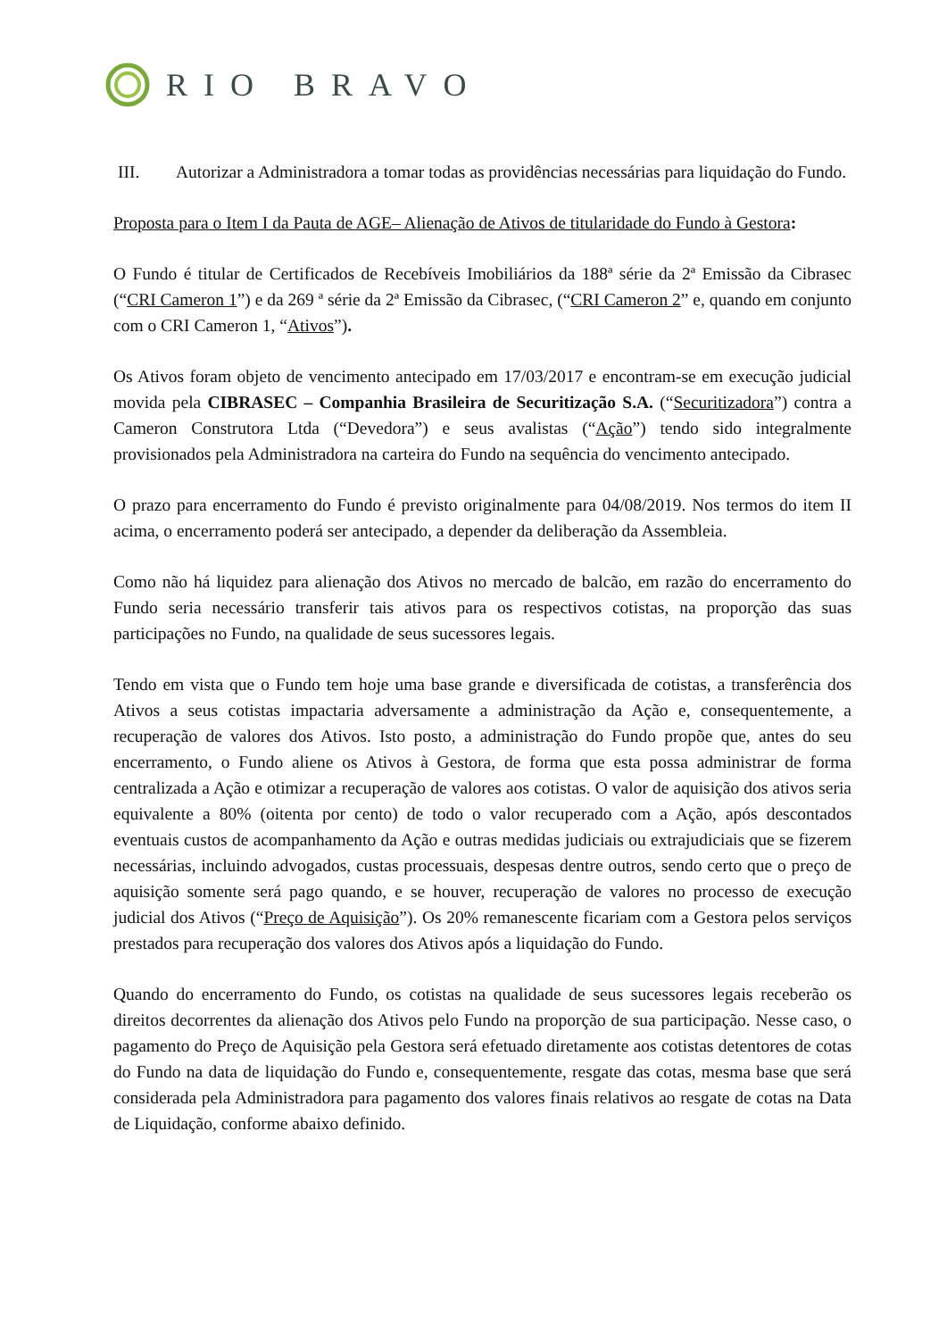RIO BRAVO
III. Autorizar a Administradora a tomar todas as providências necessárias para liquidação do Fundo.
Proposta para o Item I da Pauta de AGE– Alienação de Ativos de titularidade do Fundo à Gestora:
O Fundo é titular de Certificados de Recebíveis Imobiliários da 188ª série da 2ª Emissão da Cibrasec (“CRI Cameron 1”) e da 269 ª série da 2ª Emissão da Cibrasec, (“CRI Cameron 2” e, quando em conjunto com o CRI Cameron 1, “Ativos”).
Os Ativos foram objeto de vencimento antecipado em 17/03/2017 e encontram-se em execução judicial movida pela CIBRASEC – Companhia Brasileira de Securitização S.A. (“Securitizadora”) contra a Cameron Construtora Ltda (“Devedora”) e seus avalistas (“Ação”) tendo sido integralmente provisionados pela Administradora na carteira do Fundo na sequência do vencimento antecipado.
O prazo para encerramento do Fundo é previsto originalmente para 04/08/2019. Nos termos do item II acima, o encerramento poderá ser antecipado, a depender da deliberação da Assembleia.
Como não há liquidez para alienação dos Ativos no mercado de balcão, em razão do encerramento do Fundo seria necessário transferir tais ativos para os respectivos cotistas, na proporção das suas participações no Fundo, na qualidade de seus sucessores legais.
Tendo em vista que o Fundo tem hoje uma base grande e diversificada de cotistas, a transferência dos Ativos a seus cotistas impactaria adversamente a administração da Ação e, consequentemente, a recuperação de valores dos Ativos. Isto posto, a administração do Fundo propõe que, antes do seu encerramento, o Fundo aliene os Ativos à Gestora, de forma que esta possa administrar de forma centralizada a Ação e otimizar a recuperação de valores aos cotistas. O valor de aquisição dos ativos seria equivalente a 80% (oitenta por cento) de todo o valor recuperado com a Ação, após descontados eventuais custos de acompanhamento da Ação e outras medidas judiciais ou extrajudiciais que se fizerem necessárias, incluindo advogados, custas processuais, despesas dentre outros, sendo certo que o preço de aquisição somente será pago quando, e se houver, recuperação de valores no processo de execução judicial dos Ativos (“Preço de Aquisição”). Os 20% remanescente ficariam com a Gestora pelos serviços prestados para recuperação dos valores dos Ativos após a liquidação do Fundo.
Quando do encerramento do Fundo, os cotistas na qualidade de seus sucessores legais receberão os direitos decorrentes da alienação dos Ativos pelo Fundo na proporção de sua participação. Nesse caso, o pagamento do Preço de Aquisição pela Gestora será efetuado diretamente aos cotistas detentores de cotas do Fundo na data de liquidação do Fundo e, consequentemente, resgate das cotas, mesma base que será considerada pela Administradora para pagamento dos valores finais relativos ao resgate de cotas na Data de Liquidação, conforme abaixo definido.